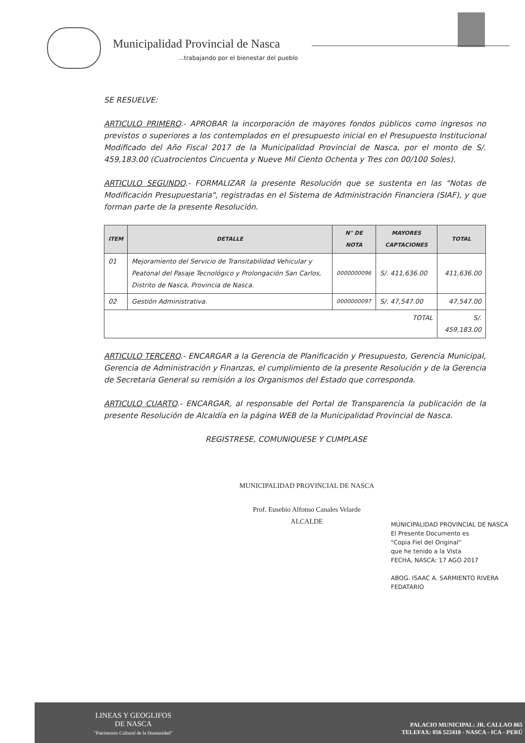Municipalidad Provincial de Nasca
...trabajando por el bienestar del pueblo
SE RESUELVE:
ARTICULO PRIMERO.- APROBAR la incorporación de mayores fondos públicos como ingresos no previstos o superiores a los contemplados en el presupuesto inicial en el Presupuesto Institucional Modificado del Año Fiscal 2017 de la Municipalidad Provincial de Nasca, por el monto de S/. 459,183.00 (Cuatrocientos Cincuenta y Nueve Mil Ciento Ochenta y Tres con 00/100 Soles).
ARTICULO SEGUNDO.- FORMALIZAR la presente Resolución que se sustenta en las "Notas de Modificación Presupuestaria", registradas en el Sistema de Administración Financiera (SIAF), y que forman parte de la presente Resolución.
| ITEM | DETALLE | N° DE NOTA | MAYORES CAPTACIONES | TOTAL |
| --- | --- | --- | --- | --- |
| 01 | Mejoramiento del Servicio de Transitabilidad Vehicular y Peatonal del Pasaje Tecnológico y Prolongación San Carlos, Distrito de Nasca, Provincia de Nasca. | 0000000096 | S/. 411,636.00 | 411,636.00 |
| 02 | Gestión Administrativa. | 0000000097 | S/. 47,547.00 | 47,547.00 |
| TOTAL | | | | S/. 459,183.00 |
ARTICULO TERCERO.- ENCARGAR a la Gerencia de Planificación y Presupuesto, Gerencia Municipal, Gerencia de Administración y Finanzas, el cumplimiento de la presente Resolución y de la Gerencia de Secretaria General su remisión a los Organismos del Estado que corresponda.
ARTICULO CUARTO.- ENCARGAR, al responsable del Portal de Transparencia la publicación de la presente Resolución de Alcaldía en la página WEB de la Municipalidad Provincial de Nasca.
REGISTRESE, COMUNIQUESE Y CUMPLASE
MUNICIPALIDAD PROVINCIAL DE NASCA
Prof. Eusebio Alfonso Canales Velarde
ALCALDE
MUNICIPALIDAD PROVINCIAL DE NASCA
El Presente Documento es
"Copia Fiel del Original"
que he tenido a la Vista
FECHA, NASCA: 17 AGO 2017
ABOG. ISAAC A. SARMIENTO RIVERA
FEDATARIO
LINEAS Y GEOGLIFOS
DE NASCA
"Patrimonio Cultural de la Humanidad"
PALACIO MUNICIPAL: JR. CALLAO 865
TELEFAX: 056 522418 - NASCA - ICA - PERÚ